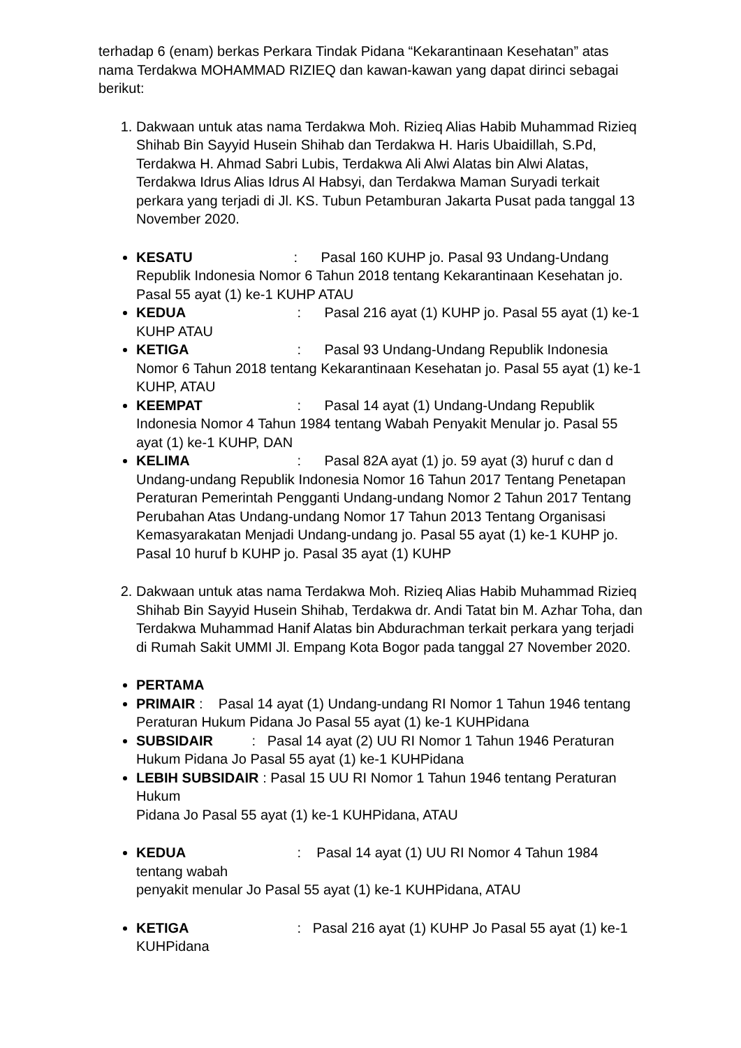terhadap 6 (enam) berkas Perkara Tindak Pidana “Kekarantinaan Kesehatan” atas nama Terdakwa MOHAMMAD RIZIEQ dan kawan-kawan yang dapat dirinci sebagai berikut:
1. Dakwaan untuk atas nama Terdakwa Moh. Rizieq Alias Habib Muhammad Rizieq Shihab Bin Sayyid Husein Shihab dan Terdakwa H. Haris Ubaidillah, S.Pd, Terdakwa H. Ahmad Sabri Lubis, Terdakwa Ali Alwi Alatas bin Alwi Alatas, Terdakwa Idrus Alias Idrus Al Habsyi, dan Terdakwa Maman Suryadi terkait perkara yang terjadi di Jl. KS. Tubun Petamburan Jakarta Pusat pada tanggal 13 November 2020.
KESATU : Pasal 160 KUHP jo. Pasal 93 Undang-Undang Republik Indonesia Nomor 6 Tahun 2018 tentang Kekarantinaan Kesehatan jo. Pasal 55 ayat (1) ke-1 KUHP ATAU
KEDUA : Pasal 216 ayat (1) KUHP jo. Pasal 55 ayat (1) ke-1 KUHP ATAU
KETIGA : Pasal 93 Undang-Undang Republik Indonesia Nomor 6 Tahun 2018 tentang Kekarantinaan Kesehatan jo. Pasal 55 ayat (1) ke-1 KUHP, ATAU
KEEMPAT : Pasal 14 ayat (1) Undang-Undang Republik Indonesia Nomor 4 Tahun 1984 tentang Wabah Penyakit Menular jo. Pasal 55 ayat (1) ke-1 KUHP, DAN
KELIMA : Pasal 82A ayat (1) jo. 59 ayat (3) huruf c dan d Undang-undang Republik Indonesia Nomor 16 Tahun 2017 Tentang Penetapan Peraturan Pemerintah Pengganti Undang-undang Nomor 2 Tahun 2017 Tentang Perubahan Atas Undang-undang Nomor 17 Tahun 2013 Tentang Organisasi Kemasyarakatan Menjadi Undang-undang jo. Pasal 55 ayat (1) ke-1 KUHP jo. Pasal 10 huruf b KUHP jo. Pasal 35 ayat (1) KUHP
2. Dakwaan untuk atas nama Terdakwa Moh. Rizieq Alias Habib Muhammad Rizieq Shihab Bin Sayyid Husein Shihab, Terdakwa dr. Andi Tatat bin M. Azhar Toha, dan Terdakwa Muhammad Hanif Alatas bin Abdurachman terkait perkara yang terjadi di Rumah Sakit UMMI Jl. Empang Kota Bogor pada tanggal 27 November 2020.
PERTAMA
PRIMAIR : Pasal 14 ayat (1) Undang-undang RI Nomor 1 Tahun 1946 tentang Peraturan Hukum Pidana Jo Pasal 55 ayat (1) ke-1 KUHPidana
SUBSIDAIR : Pasal 14 ayat (2) UU RI Nomor 1 Tahun 1946 Peraturan Hukum Pidana Jo Pasal 55 ayat (1) ke-1 KUHPidana
LEBIH SUBSIDAIR : Pasal 15 UU RI Nomor 1 Tahun 1946 tentang Peraturan Hukum
Pidana Jo Pasal 55 ayat (1) ke-1 KUHPidana, ATAU
KEDUA : Pasal 14 ayat (1) UU RI Nomor 4 Tahun 1984 tentang wabah
penyakit menular Jo Pasal 55 ayat (1) ke-1 KUHPidana, ATAU
KETIGA : Pasal 216 ayat (1) KUHP Jo Pasal 55 ayat (1) ke-1 KUHPidana